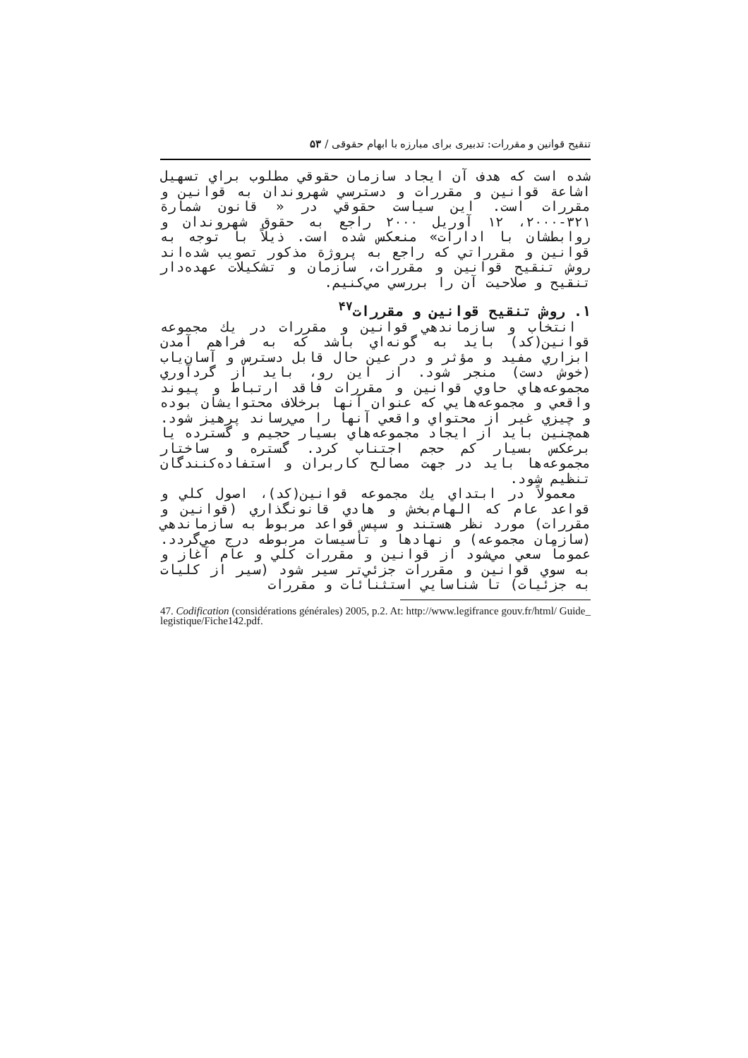تنقیح قوانین و مقررات: تدبیری برای مبارزه با ابهام حقوقی / ۵۳
شده است که هدف آن ايجاد سازمان حقوقي مطلوب براي تسهيل اشاعة قوانين و مقررات و دسترسي شهروندان به قوانين و مقررات است. اين سياست حقوقي در « قانون شمارة ۳۲۱-۲۰۰۰، ۱۲ آوريل ۲۰۰۰ راجع به حقوق شهروندان و روابطشان با ادارات» منعكس شده است. ذيلاً با توجه به قوانين و مقرراتي كه راجع به پروژة مذكور تصويب شده‌اند روش تنقيح قوانين و مقررات، سازمان و تشكيلات عهده‌دار تنقيح و صلاحيت آن را بررسي مي‌كنيم.
۱. روش تنقيح قوانين و مقررات<sup>۴۷</sup>
انتخاب و سازماندهي قوانين و مقررات در يك مجموعه قوانين(كد) بايد به گونه‌اي باشد كه به فراهم آمدن ابزاري مفيد و مؤثر و در عين حال قابل دسترس و آسان‌ياب (خوش دست) منجر شود. از اين رو، بايد از گردآوري مجموعه‌هاي حاوي قوانين و مقررات فاقد ارتباط و پيوند واقعي و مجموعه‌هايي كه عنوان آنها برخلاف محتوايشان بوده و چيزي غير از محتواي واقعي آنها را مي‌رساند پرهيز شود. همچنين بايد از ايجاد مجموعه‌هاي بسيار حجيم و گسترده يا برعكس بسيار كم حجم اجتناب كرد. گستره و ساختار مجموعه‌ها بايد در جهت مصالح كاربران و استفاده‌كنندگان تنظيم شود.
معمولاً در ابتداي يك مجموعه قوانين(كد)، اصول كلي و قواعد عام كه الهام‌بخش و هادي قانونگذاري (قوانين و مقررات) مورد نظر هستند و سپس قواعد مربوط به سازماندهي (سازمان مجموعه) و نهادها و تأسيسات مربوطه درج مي‌گردد. عموماً سعي مي‌شود از قوانين و مقررات كلي و عام آغاز و به سوي قوانين و مقررات جزئي‌تر سير شود (سير از كليات به جزئيات) تا شناسايي استثنائات و مقررات
47. Codification (considérations générales) 2005, p.2. At: http://www.legifrance gouv.fr/html/ Guide_ legistique/Fiche142.pdf.